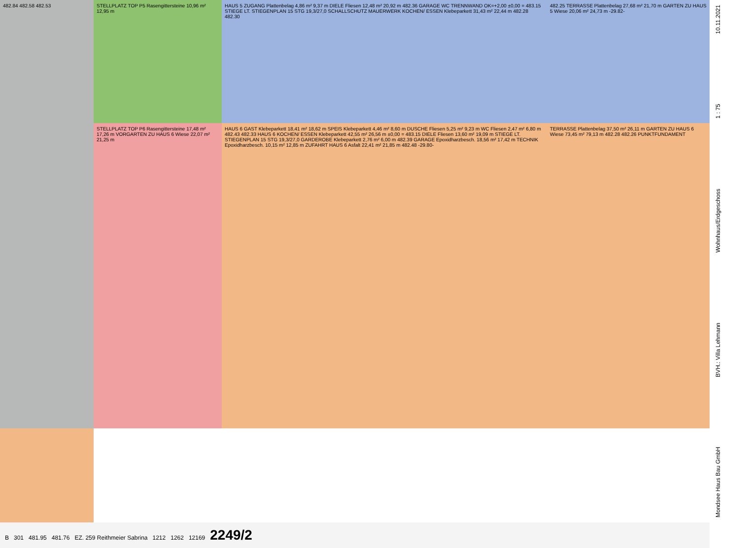482.84 482.58 482.53
STELLPLATZ TOP P5 Rasengittersteine 10,96 m² 12,95 m
HAUS 5 ZUGANG Plattenbelag 4,86 m² 9,37 m DIELE Fliesen 12,48 m² 20,92 m 482.36 GARAGE WC TRENNWAND OK=+2,00 ±0,00 = 483.15 STIEGE LT. STIEGENPLAN 15 STG 19,3/27,0 SCHALLSCHUTZ MAUERWERK KOCHEN/ ESSEN Klebeparkett 31,43 m² 22,44 m 482.28 482.30
482.25 TERRASSE Plattenbelag 27,68 m² 21,70 m GARTEN ZU HAUS 5 Wiese 20,06 m² 24,73 m -29.82-
STELLPLATZ TOP P6 Rasengittersteine 17,48 m² 17,26 m VORGARTEN ZU HAUS 6 Wiese 22,07 m² 21,25 m
HAUS 6 GAST Klebeparkett 18,41 m² 18,62 m SPEIS Klebeparkett 4,46 m² 8,60 m DUSCHE Fliesen 5,25 m² 9,23 m WC Fliesen 2,47 m² 6,80 m 482.43 482.33 HAUS 6 KOCHEN/ ESSEN Klebeparkett 42,55 m² 26,56 m ±0,00 = 483.15 DIELE Fliesen 13,60 m² 19,09 m STIEGE LT. STIEGENPLAN 15 STG 19,3/27,0 GARDEROBE Klebeparkett 2,76 m² 6,00 m 482.39 GARAGE Epoxidharzbesch. 18,56 m² 17,42 m TECHNIK Epoxidharzbesch. 10,15 m² 12,85 m ZUFAHRT HAUS 6 Asfalt 22,41 m² 21,85 m 482.48 -29.80-
TERRASSE Plattenbelag 37,50 m² 26,11 m GARTEN ZU HAUS 6 Wiese 73,45 m² 79,13 m 482.28 482.26 PUNKTFUNDAMENT
B 301 481.95 481.76 EZ. 259 Reithmeier Sabrina 1212 1262 12169 2249/2
Mondsee Haus Bau GmbH BVH.: Villa Lehmann Wohnhaus/Erdgeschoss 1 : 75 10.11.2021